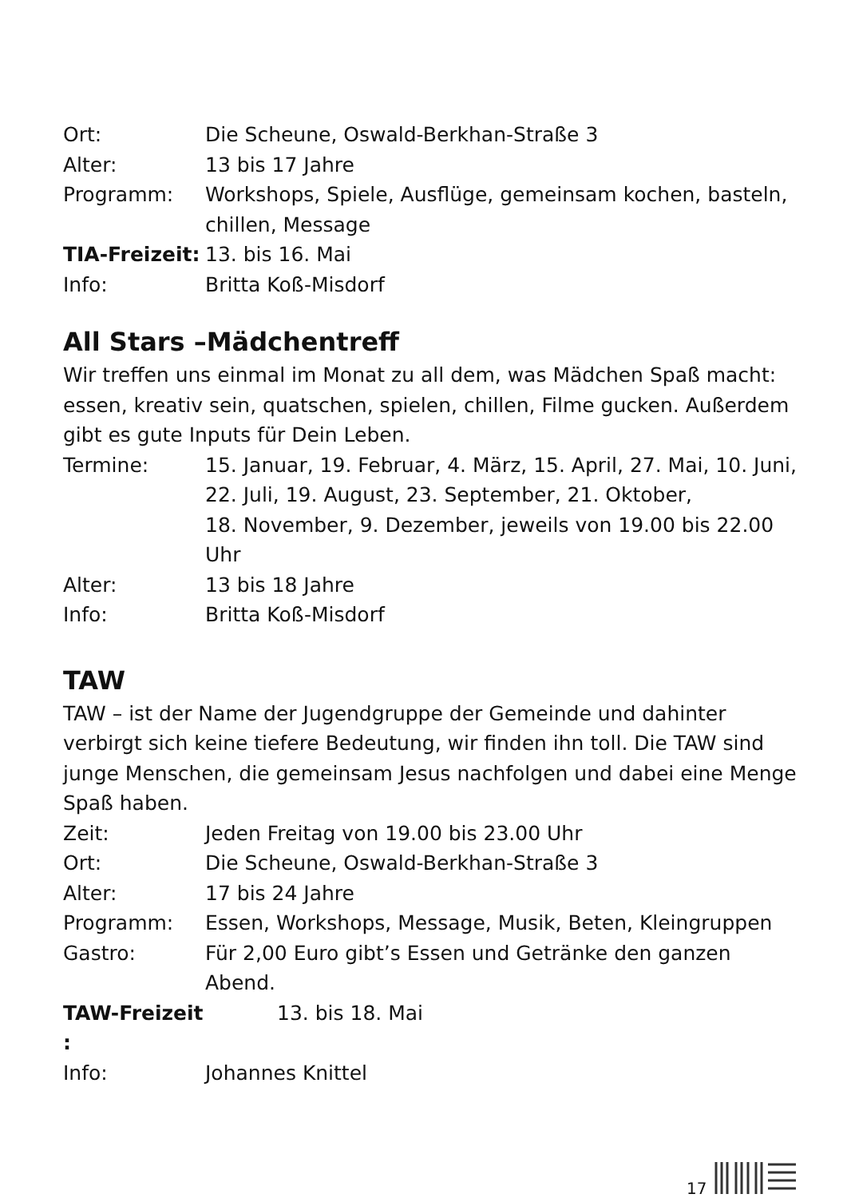Ort: Die Scheune, Oswald-Berkhan-Straße 3
Alter: 13 bis 17 Jahre
Programm: Workshops, Spiele, Ausflüge, gemeinsam kochen, basteln, chillen, Message
TIA-Freizeit:
13. bis 16. Mai
Info: Britta Koß-Misdorf
All Stars –Mädchentreff
Wir treffen uns einmal im Monat zu all dem, was Mädchen Spaß macht: essen, kreativ sein, quatschen, spielen, chillen, Filme gucken. Außerdem gibt es gute Inputs für Dein Leben.
Termine: 15. Januar, 19. Februar, 4. März, 15. April, 27. Mai, 10. Juni, 22. Juli, 19. August, 23. September, 21. Oktober,
18. November, 9. Dezember, jeweils von 19.00 bis 22.00 Uhr
Alter: 13 bis 18 Jahre
Info: Britta Koß-Misdorf
TAW
TAW – ist der Name der Jugendgruppe der Gemeinde und dahinter verbirgt sich keine tiefere Bedeutung, wir finden ihn toll. Die TAW sind junge Menschen, die gemeinsam Jesus nachfolgen und dabei eine Menge Spaß haben.
Zeit: Jeden Freitag von 19.00 bis 23.00 Uhr
Ort: Die Scheune, Oswald-Berkhan-Straße 3
Alter: 17 bis 24 Jahre
Programm: Essen, Workshops, Message, Musik, Beten, Kleingruppen
Gastro: Für 2,00 Euro gibt’s Essen und Getränke den ganzen Abend.
TAW-Freizeit :
13. bis 18. Mai
Info: Johannes Knittel
17